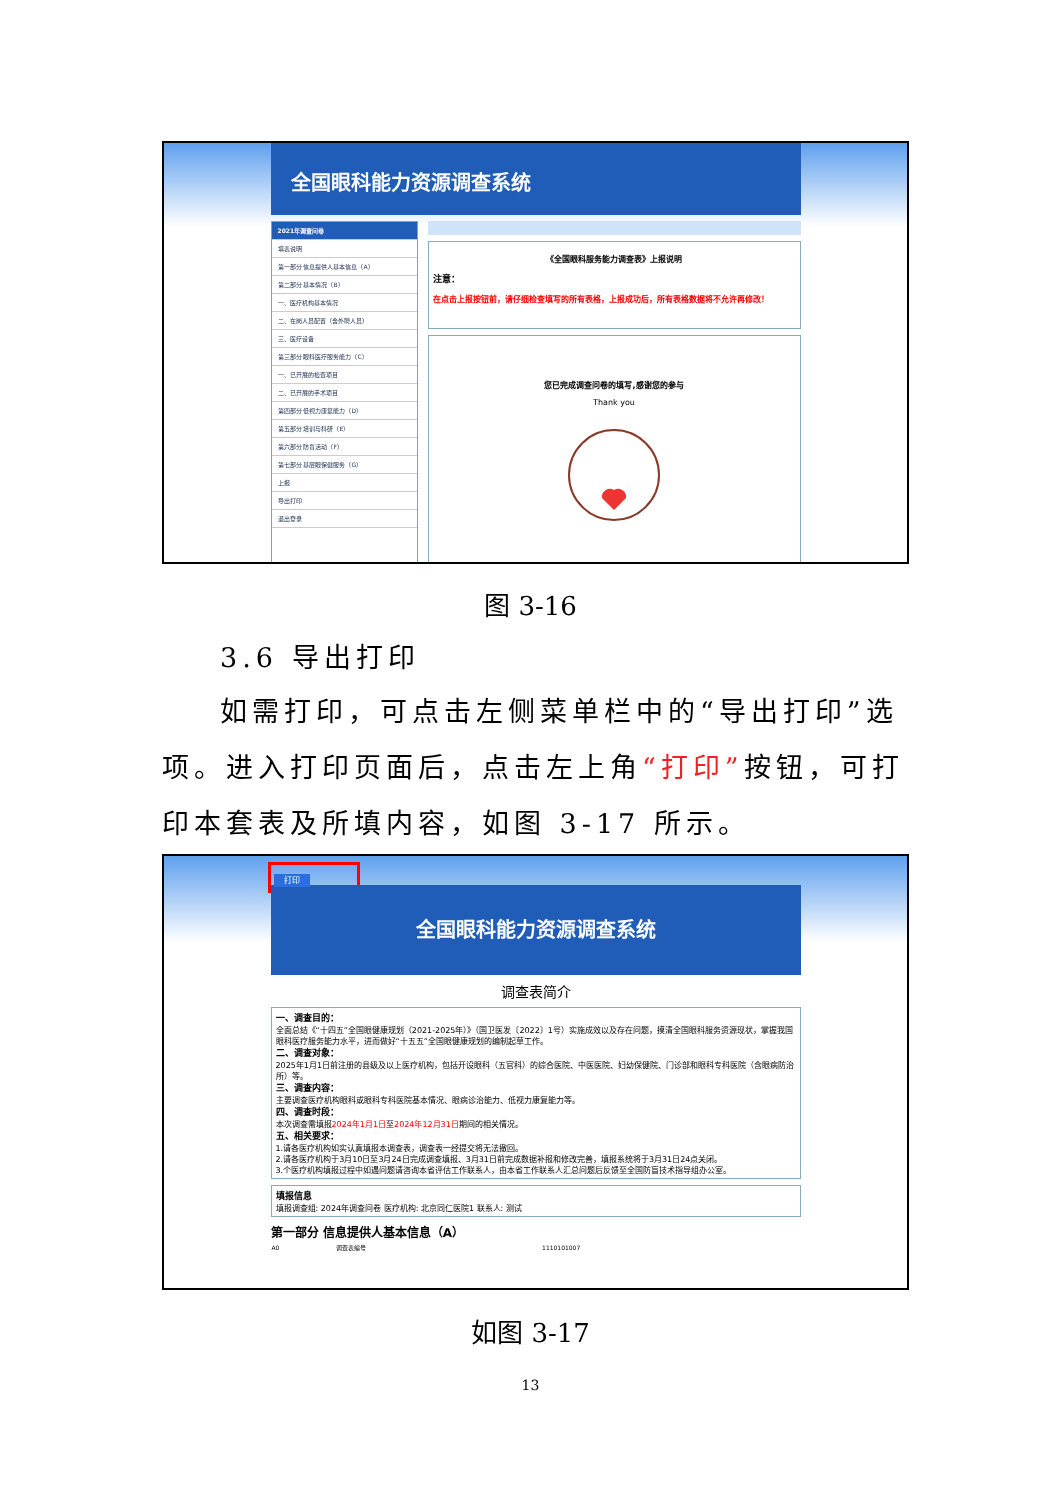全国眼科能力资源调查系统
2021年调查问卷
填表说明
第一部分 信息提供人基本信息（A）
第二部分 基本情况（B）
一、医疗机构基本情况
二、在岗人员配置（含外聘人员）
三、医疗设备
第三部分 眼科医疗服务能力（C）
一、已开展的检查项目
二、已开展的手术项目
第四部分 低视力康复能力（D）
第五部分 培训与科研（E）
第六部分 防盲活动（F）
第七部分 基层眼保健服务（G）
上报
导出打印
退出登录
《全国眼科服务能力调查表》上报说明
注意：
在点击上报按钮前，请仔细检查填写的所有表格，上报成功后，所有表格数据将不允许再修改！
您已完成调查问卷的填写,感谢您的参与
Thank you
图 3-16
3.6 导出打印
如需打印，可点击左侧菜单栏中的“导出打印”选项。进入打印页面后，点击左上角“打印”按钮，可打印本套表及所填内容，如图 3-17 所示。
打印
全国眼科能力资源调查系统
调查表简介
一、调查目的：
全面总结《“十四五”全国眼健康规划（2021-2025年）》（国卫医发〔2022〕1号）实施成效以及存在问题，摸清全国眼科服务资源现状，掌握我国眼科医疗服务能力水平，进而做好“十五五”全国眼健康规划的编制起草工作。
二、调查对象：
2025年1月1日前注册的县级及以上医疗机构，包括开设眼科（五官科）的综合医院、中医医院、妇幼保健院、门诊部和眼科专科医院（含眼病防治所）等。
三、调查内容：
主要调查医疗机构眼科或眼科专科医院基本情况、眼病诊治能力、低视力康复能力等。
四、调查时段：
本次调查需填报2024年1月1日至2024年12月31日期间的相关情况。
五、相关要求：
1.请各医疗机构如实认真填报本调查表，调查表一经提交将无法撤回。
2.请各医疗机构于3月10日至3月24日完成调查填报、3月31日前完成数据补报和修改完善，填报系统将于3月31日24点关闭。
3.个医疗机构填报过程中如遇问题请咨询本省评估工作联系人，由本省工作联系人汇总问题后反馈至全国防盲技术指导组办公室。
填报信息
填报调查组: 2024年调查问卷 医疗机构: 北京同仁医院1 联系人: 测试
第一部分 信息提供人基本信息（A）
| A0 | 调查表编号 | 1110101007 |
如图 3-17
13